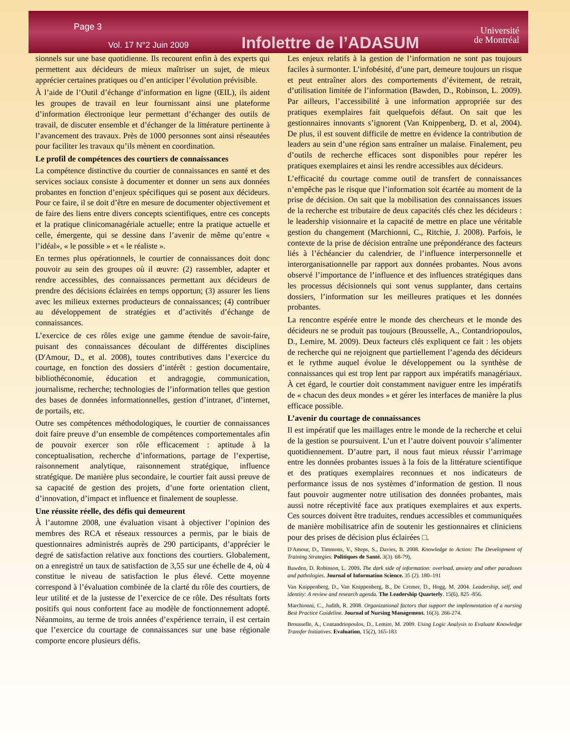Page 3
Vol. 17 N°2 Juin 2009 Infolettre de l’ADASUM
Université
de Montréal
sionnels sur une base quotidienne. Ils recourent enfin à des experts qui permettent aux décideurs de mieux maîtriser un sujet, de mieux apprécier certaines pratiques ou d’en anticiper l’évolution prévisible.
À l’aide de l’Outil d’échange d’information en ligne (ŒIL), ils aident les groupes de travail en leur fournissant ainsi une plateforme d’information électronique leur permettant d’échanger des outils de travail, de discuter ensemble et d’échanger de la littérature pertinente à l’avancement des travaux. Près de 1000 personnes sont ainsi réseautées pour faciliter les travaux qu’ils mènent en coordination.
Le profil de compétences des courtiers de connaissances
La compétence distinctive du courtier de connaissances en santé et des services sociaux consiste à documenter et donner un sens aux données probantes en fonction d’enjeux spécifiques qui se posent aux décideurs. Pour ce faire, il se doit d’être en mesure de documenter objectivement et de faire des liens entre divers concepts scientifiques, entre ces concepts et la pratique clinicomanagériale actuelle; entre la pratique actuelle et celle, émergente, qui se dessine dans l’avenir de même qu’entre « l’idéal», « le possible » et « le réaliste ».
En termes plus opérationnels, le courtier de connaissances doit donc pouvoir au sein des groupes où il œuvre: (2) rassembler, adapter et rendre accessibles, des connaissances permettant aux décideurs de prendre des décisions éclairées en temps opportun; (3) assurer les liens avec les milieux externes producteurs de connaissances; (4) contribuer au développement de stratégies et d’activités d’échange de connaissances.
L’exercice de ces rôles exige une gamme étendue de savoir-faire, puisant des connaissances découlant de différentes disciplines (D'Amour, D., et al. 2008), toutes contributives dans l’exercice du courtage, en fonction des dossiers d’intérêt : gestion documentaire, bibliothéconomie, éducation et andragogie, communication, journalisme, recherche; technologies de l’information telles que gestion des bases de données informationnelles, gestion d’intranet, d’internet, de portails, etc.
Outre ses compétences méthodologiques, le courtier de connaissances doit faire preuve d’un ensemble de compétences comportementales afin de pouvoir exercer son rôle efficacement : aptitude à la conceptualisation, recherche d’informations, partage de l’expertise, raisonnement analytique, raisonnement stratégique, influence stratégique. De manière plus secondaire, le courtier fait aussi preuve de sa capacité de gestion des projets, d’une forte orientation client, d’innovation, d’impact et influence et finalement de souplesse.
Une réussite réelle, des défis qui demeurent
À l’automne 2008, une évaluation visant à objectiver l’opinion des membres des RCA et réseaux ressources a permis, par le biais de questionnaires administrés auprès de 290 participants, d’apprécier le degré de satisfaction relative aux fonctions des courtiers. Globalement, on a enregistré un taux de satisfaction de 3,55 sur une échelle de 4, où 4 constitue le niveau de satisfaction le plus élevé. Cette moyenne correspond à l’évaluation combinée de la clarté du rôle des courtiers, de leur utilité et de la justesse de l’exercice de ce rôle. Des résultats forts positifs qui nous confortent face au modèle de fonctionnement adopté. Néanmoins, au terme de trois années d’expérience terrain, il est certain que l’exercice du courtage de connaissances sur une base régionale comporte encore plusieurs défis.
Les enjeux relatifs à la gestion de l’information ne sont pas toujours faciles à surmonter. L’infobésité, d’une part, demeure toujours un risque et peut entraîner alors des comportements d’évitement, de retrait, d’utilisation limitée de l’information (Bawden, D., Robinson, L. 2009). Par ailleurs, l’accessibilité à une information appropriée sur des pratiques exemplaires fait quelquefois défaut. On sait que les gestionnaires innovants s’ignorent (Van Knippenberg, D. et al, 2004). De plus, il est souvent difficile de mettre en évidence la contribution de leaders au sein d’une région sans entraîner un malaise. Finalement, peu d’outils de recherche efficaces sont disponibles pour repérer les pratiques exemplaires et ainsi les rendre accessibles aux décideurs.
L’efficacité du courtage comme outil de transfert de connaissances n’empêche pas le risque que l’information soit écartée au moment de la prise de décision. On sait que la mobilisation des connaissances issues de la recherche est tributaire de deux capacités clés chez les décideurs : le leadership visionnaire et la capacité de mettre en place une véritable gestion du changement (Marchionni, C., Ritchie, J. 2008). Parfois, le contexte de la prise de décision entraîne une prépondérance des facteurs liés à l’échéancier du calendrier, de l’influence interpersonnelle et interorganisationnelle par rapport aux données probantes. Nous avons observé l’importance de l’influence et des influences stratégiques dans les processus décisionnels qui sont venus supplanter, dans certains dossiers, l’information sur les meilleures pratiques et les données probantes.
La rencontre espérée entre le monde des chercheurs et le monde des décideurs ne se produit pas toujours (Brousselle, A., Contandriopoulos, D., Lemire, M. 2009). Deux facteurs clés expliquent ce fait : les objets de recherche qui ne rejoignent que partiellement l’agenda des décideurs et le rythme auquel évolue le développement ou la synthèse de connaissances qui est trop lent par rapport aux impératifs managériaux. À cet égard, le courtier doit constamment naviguer entre les impératifs de « chacun des deux mondes » et gérer les interfaces de manière la plus efficace possible.
L’avenir du courtage de connaissances
Il est impératif que les maillages entre le monde de la recherche et celui de la gestion se poursuivent. L’un et l’autre doivent pouvoir s’alimenter quotidiennement. D’autre part, il nous faut mieux réussir l’arrimage entre les données probantes issues à la fois de la littérature scientifique et des pratiques exemplaires reconnues et nos indicateurs de performance issus de nos systèmes d’information de gestion. Il nous faut pouvoir augmenter notre utilisation des données probantes, mais aussi notre réceptivité face aux pratiques exemplaires et aux experts. Ces sources doivent être traduites, rendues accessibles et communiquées de manière mobilisatrice afin de soutenir les gestionnaires et cliniciens pour des prises de décision plus éclairées □.
D'Amour, D., Timmons, V., Sheps, S., Davies, B. 2008. Knowledge to Action: The Development of Training Strategies. Politiques de Santé. 3(3). 68-79),
Bawden, D. Robinson, L. 2009. The dark side of information: overload, anxiety and other paradoxes and pathologies. Journal of Information Science. 35 (2). 180–191
Van Knippenberg, D., Van Knippenberg, B., De Cremer, D., Hogg. M. 2004. Leadership, self, and identity: A review and research agenda. The Leadership Quarterly. 15(6). 825 -856.
Marchionni, C., Judith, R. 2008. Organizational factors that support the implementation of a nursing Best Practice Guideline. Journal of Nursing Management. 16(3). 266-274.
Brousselle, A., Contandriopoulos, D., Lemire, M. 2009. Using Logic Analysis to Evaluate Knowledge Transfer Initiatives. Evaluation, 15(2), 165-183